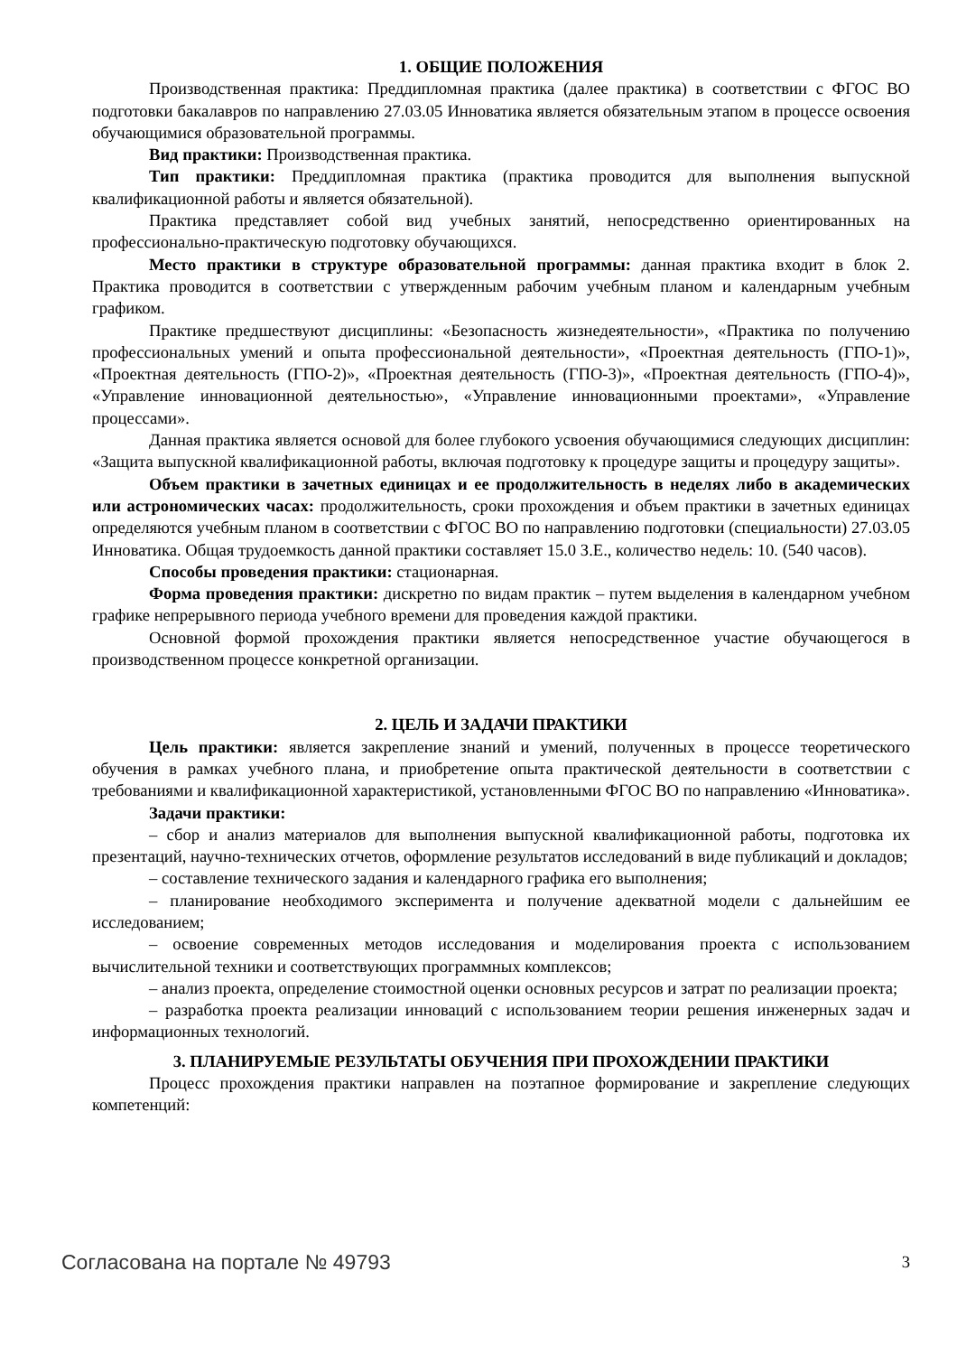1. ОБЩИЕ ПОЛОЖЕНИЯ
Производственная практика: Преддипломная практика (далее практика) в соответствии с ФГОС ВО подготовки бакалавров по направлению 27.03.05 Инноватика является обязательным этапом в процессе освоения обучающимися образовательной программы.
Вид практики: Производственная практика.
Тип практики: Преддипломная практика (практика проводится для выполнения выпускной квалификационной работы и является обязательной).
Практика представляет собой вид учебных занятий, непосредственно ориентированных на профессионально-практическую подготовку обучающихся.
Место практики в структуре образовательной программы: данная практика входит в блок 2. Практика проводится в соответствии с утвержденным рабочим учебным планом и календарным учебным графиком.
Практике предшествуют дисциплины: «Безопасность жизнедеятельности», «Практика по получению профессиональных умений и опыта профессиональной деятельности», «Проектная деятельность (ГПО-1)», «Проектная деятельность (ГПО-2)», «Проектная деятельность (ГПО-3)», «Проектная деятельность (ГПО-4)», «Управление инновационной деятельностью», «Управление инновационными проектами», «Управление процессами».
Данная практика является основой для более глубокого усвоения обучающимися следующих дисциплин: «Защита выпускной квалификационной работы, включая подготовку к процедуре защиты и процедуру защиты».
Объем практики в зачетных единицах и ее продолжительность в неделях либо в академических или астрономических часах: продолжительность, сроки прохождения и объем практики в зачетных единицах определяются учебным планом в соответствии с ФГОС ВО по направлению подготовки (специальности) 27.03.05 Инноватика. Общая трудоемкость данной практики составляет 15.0 З.Е., количество недель: 10. (540 часов).
Способы проведения практики: стационарная.
Форма проведения практики: дискретно по видам практик – путем выделения в календарном учебном графике непрерывного периода учебного времени для проведения каждой практики.
Основной формой прохождения практики является непосредственное участие обучающегося в производственном процессе конкретной организации.
2. ЦЕЛЬ И ЗАДАЧИ ПРАКТИКИ
Цель практики: является закрепление знаний и умений, полученных в процессе теоретического обучения в рамках учебного плана, и приобретение опыта практической деятельности в соответствии с требованиями и квалификационной характеристикой, установленными ФГОС ВО по направлению «Инноватика».
Задачи практики:
– сбор и анализ материалов для выполнения выпускной квалификационной работы, подготовка их презентаций, научно-технических отчетов, оформление результатов исследований в виде публикаций и докладов;
– составление технического задания и календарного графика его выполнения;
– планирование необходимого эксперимента и получение адекватной модели с дальнейшим ее исследованием;
– освоение современных методов исследования и моделирования проекта с использованием вычислительной техники и соответствующих программных комплексов;
– анализ проекта, определение стоимостной оценки основных ресурсов и затрат по реализации проекта;
– разработка проекта реализации инноваций с использованием теории решения инженерных задач и информационных технологий.
3. ПЛАНИРУЕМЫЕ РЕЗУЛЬТАТЫ ОБУЧЕНИЯ ПРИ ПРОХОЖДЕНИИ ПРАКТИКИ
Процесс прохождения практики направлен на поэтапное формирование и закрепление следующих компетенций:
Согласована на портале № 49793 3